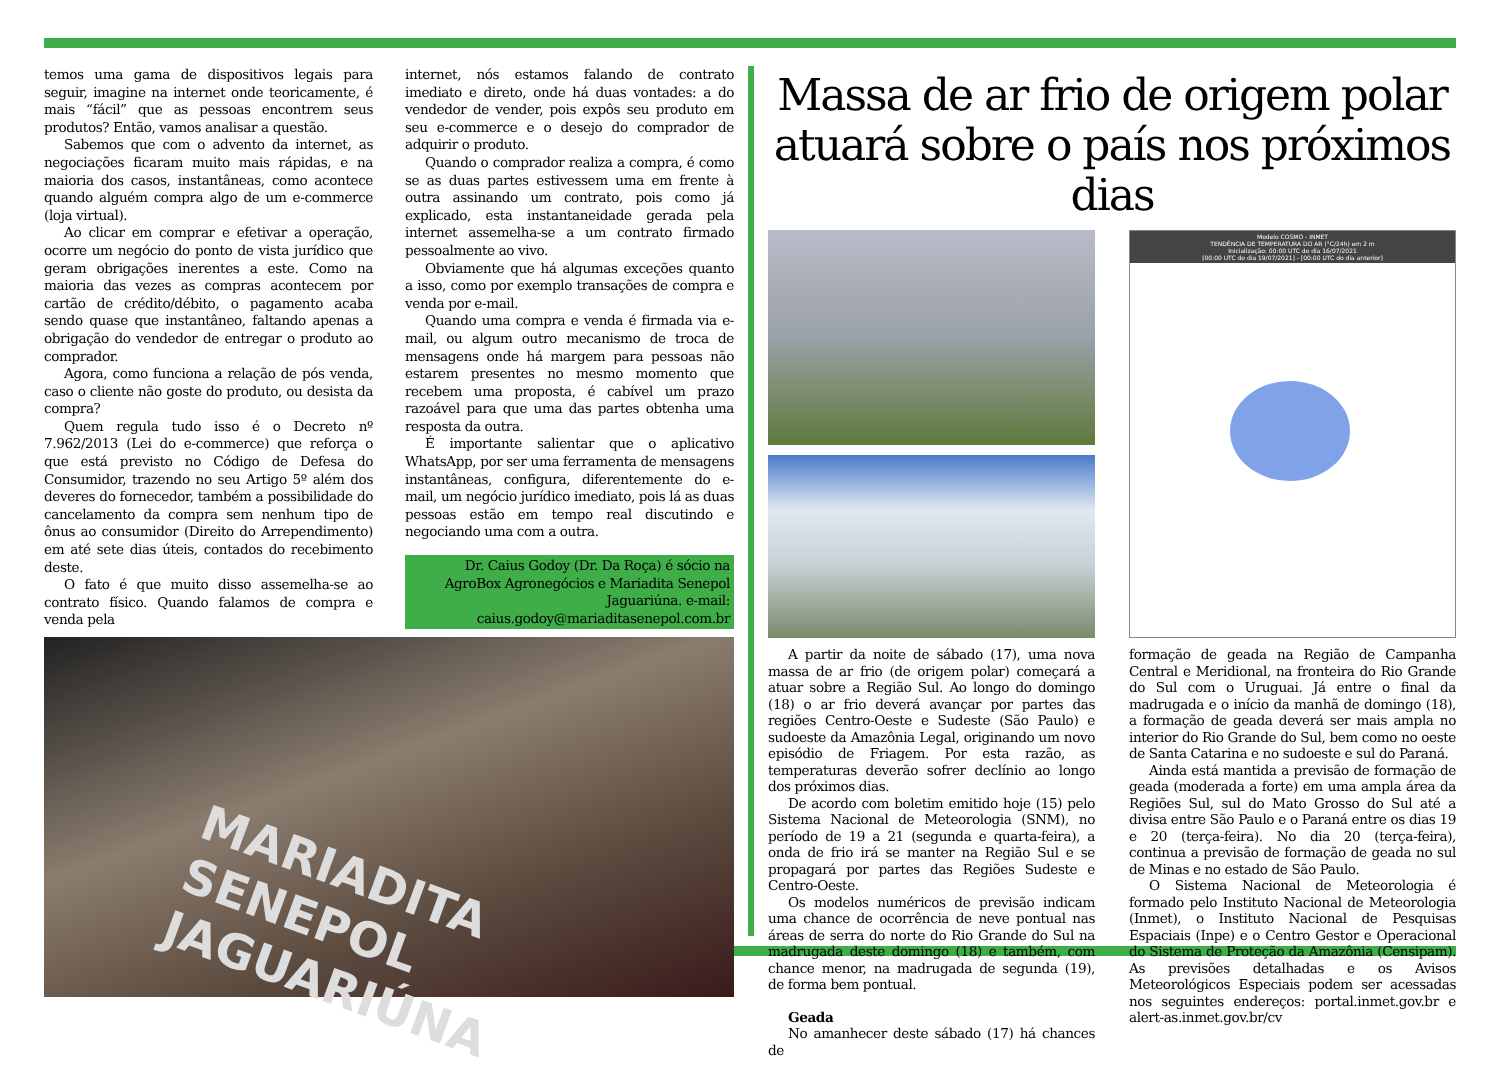temos uma gama de dispositivos legais para seguir, imagine na internet onde teoricamente, é mais “fácil” que as pessoas encontrem seus produtos? Então, vamos analisar a questão.
Sabemos que com o advento da internet, as negociações ficaram muito mais rápidas, e na maioria dos casos, instantâneas, como acontece quando alguém compra algo de um e-commerce (loja virtual).
Ao clicar em comprar e efetivar a operação, ocorre um negócio do ponto de vista jurídico que geram obrigações inerentes a este. Como na maioria das vezes as compras acontecem por cartão de crédito/débito, o pagamento acaba sendo quase que instantâneo, faltando apenas a obrigação do vendedor de entregar o produto ao comprador.
Agora, como funciona a relação de pós venda, caso o cliente não goste do produto, ou desista da compra?
Quem regula tudo isso é o Decreto nº 7.962/2013 (Lei do e-commerce) que reforça o que está previsto no Código de Defesa do Consumidor, trazendo no seu Artigo 5º além dos deveres do fornecedor, também a possibilidade do cancelamento da compra sem nenhum tipo de ônus ao consumidor (Direito do Arrependimento) em até sete dias úteis, contados do recebimento deste.
O fato é que muito disso assemelha-se ao contrato físico. Quando falamos de compra e venda pela
internet, nós estamos falando de contrato imediato e direto, onde há duas vontades: a do vendedor de vender, pois expôs seu produto em seu e-commerce e o desejo do comprador de adquirir o produto.
Quando o comprador realiza a compra, é como se as duas partes estivessem uma em frente à outra assinando um contrato, pois como já explicado, esta instantaneidade gerada pela internet assemelha-se a um contrato firmado pessoalmente ao vivo.
Obviamente que há algumas exceções quanto a isso, como por exemplo transações de compra e venda por e-mail.
Quando uma compra e venda é firmada via e-mail, ou algum outro mecanismo de troca de mensagens onde há margem para pessoas não estarem presentes no mesmo momento que recebem uma proposta, é cabível um prazo razoável para que uma das partes obtenha uma resposta da outra.
É importante salientar que o aplicativo WhatsApp, por ser uma ferramenta de mensagens instantâneas, configura, diferentemente do e-mail, um negócio jurídico imediato, pois lá as duas pessoas estão em tempo real discutindo e negociando uma com a outra.
Dr. Caius Godoy (Dr. Da Roça) é sócio na AgroBox Agronegócios e Mariadita Senepol Jaguariúna. e-mail: caius.godoy@mariaditasenepol.com.br
MARIADITA
SENEPOL
JAGUARIÚNA
Massa de ar frio de origem polar atuará sobre o país nos próximos dias
Modelo COSMO - INMET
TENDÊNCIA DE TEMPERATURA DO AR (°C/24h) em 2 m
Inicialização: 00:00 UTC do dia 16/07/2021
[00:00 UTC do dia 19/07/2021] - [00:00 UTC do dia anterior]
A partir da noite de sábado (17), uma nova massa de ar frio (de origem polar) começará a atuar sobre a Região Sul. Ao longo do domingo (18) o ar frio deverá avançar por partes das regiões Centro-Oeste e Sudeste (São Paulo) e sudoeste da Amazônia Legal, originando um novo episódio de Friagem. Por esta razão, as temperaturas deverão sofrer declínio ao longo dos próximos dias.
De acordo com boletim emitido hoje (15) pelo Sistema Nacional de Meteorologia (SNM), no período de 19 a 21 (segunda e quarta-feira), a onda de frio irá se manter na Região Sul e se propagará por partes das Regiões Sudeste e Centro-Oeste.
Os modelos numéricos de previsão indicam uma chance de ocorrência de neve pontual nas áreas de serra do norte do Rio Grande do Sul na madrugada deste domingo (18) e também, com chance menor, na madrugada de segunda (19), de forma bem pontual.
Geada
No amanhecer deste sábado (17) há chances de
formação de geada na Região de Campanha Central e Meridional, na fronteira do Rio Grande do Sul com o Uruguai. Já entre o final da madrugada e o início da manhã de domingo (18), a formação de geada deverá ser mais ampla no interior do Rio Grande do Sul, bem como no oeste de Santa Catarina e no sudoeste e sul do Paraná.
Ainda está mantida a previsão de formação de geada (moderada a forte) em uma ampla área da Regiões Sul, sul do Mato Grosso do Sul até a divisa entre São Paulo e o Paraná entre os dias 19 e 20 (terça-feira). No dia 20 (terça-feira), continua a previsão de formação de geada no sul de Minas e no estado de São Paulo.
O Sistema Nacional de Meteorologia é formado pelo Instituto Nacional de Meteorologia (Inmet), o Instituto Nacional de Pesquisas Espaciais (Inpe) e o Centro Gestor e Operacional do Sistema de Proteção da Amazônia (Censipam). As previsões detalhadas e os Avisos Meteorológicos Especiais podem ser acessadas nos seguintes endereços: portal.inmet.gov.br e alert-as.inmet.gov.br/cv